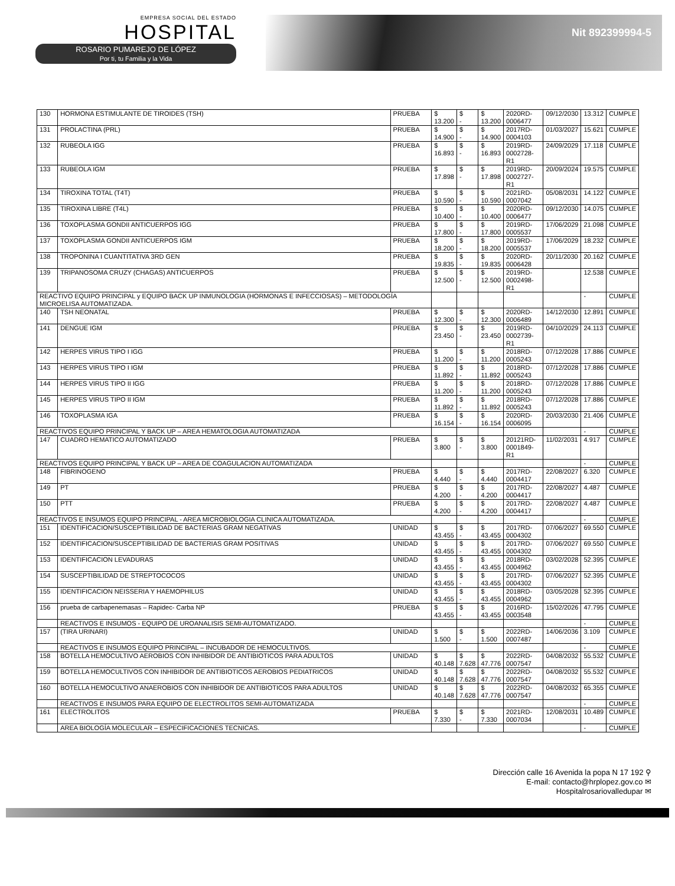EMPRESA SOCIAL DEL ESTADO
HOSPITAL
ROSARIO PUMAREJO DE LÓPEZ
Por ti, tu Familia y la Vida
Nit 892399994-5
| 130 | HORMONA ESTIMULANTE DE TIROIDES (TSH) | PRUEBA | $ 13.200 | $ - | $ 13.200 | 2020RD- 0006477 | 09/12/2030 | 13.312 | CUMPLE |
| 131 | PROLACTINA (PRL) | PRUEBA | $ 14.900 | $ - | $ 14.900 | 2017RD- 0004103 | 01/03/2027 | 15.621 | CUMPLE |
| 132 | RUBEOLA IGG | PRUEBA | $ 16.893 | $ - | $ 16.893 | 2019RD- 0002728-R1 | 24/09/2029 | 17.118 | CUMPLE |
| 133 | RUBEOLA IGM | PRUEBA | $ 17.898 | $ - | $ 17.898 | 2019RD- 0002727-R1 | 20/09/2024 | 19.575 | CUMPLE |
| 134 | TIROXINA TOTAL (T4T) | PRUEBA | $ 10.590 | $ - | $ 10.590 | 2021RD- 0007042 | 05/08/2031 | 14.122 | CUMPLE |
| 135 | TIROXINA LIBRE (T4L) | PRUEBA | $ 10.400 | $ - | $ 10.400 | 2020RD- 0006477 | 09/12/2030 | 14.075 | CUMPLE |
| 136 | TOXOPLASMA GONDII ANTICUERPOS IGG | PRUEBA | $ 17.800 | $ - | $ 17.800 | 2019RD- 0005537 | 17/06/2029 | 21.098 | CUMPLE |
| 137 | TOXOPLASMA GONDII ANTICUERPOS IGM | PRUEBA | $ 18.200 | $ - | $ 18.200 | 2019RD- 0005537 | 17/06/2029 | 18.232 | CUMPLE |
| 138 | TROPONINA I CUANTITATIVA 3RD GEN | PRUEBA | $ 19.835 | $ - | $ 19.835 | 2020RD- 0006428 | 20/11/2030 | 20.162 | CUMPLE |
| 139 | TRIPANOSOMA CRUZY (CHAGAS) ANTICUERPOS | PRUEBA | $ 12.500 | $ - | $ 12.500 | 2019RD- 0002498-R1 | | 12.538 | CUMPLE |
| REACTIVO EQUIPO PRINCIPAL y EQUIPO BACK UP INMUNOLOGIA (HORMONAS E INFECCIOSAS) – METODOLOGÍA MICROELISA AUTOMATIZADA. | | | | | | | | - | CUMPLE |
| 140 | TSH NEONATAL | PRUEBA | $ 12.300 | $ - | $ 12.300 | 2020RD- 0006489 | 14/12/2030 | 12.891 | CUMPLE |
| 141 | DENGUE IGM | PRUEBA | $ 23.450 | $ - | $ 23.450 | 2019RD- 0002739-R1 | 04/10/2029 | 24.113 | CUMPLE |
| 142 | HERPES VIRUS TIPO I IGG | PRUEBA | $ 11.200 | $ - | $ 11.200 | 2018RD- 0005243 | 07/12/2028 | 17.886 | CUMPLE |
| 143 | HERPES VIRUS TIPO I IGM | PRUEBA | $ 11.892 | $ - | $ 11.892 | 2018RD- 0005243 | 07/12/2028 | 17.886 | CUMPLE |
| 144 | HERPES VIRUS TIPO II IGG | PRUEBA | $ 11.200 | $ - | $ 11.200 | 2018RD- 0005243 | 07/12/2028 | 17.886 | CUMPLE |
| 145 | HERPES VIRUS TIPO II IGM | PRUEBA | $ 11.892 | $ - | $ 11.892 | 2018RD- 0005243 | 07/12/2028 | 17.886 | CUMPLE |
| 146 | TOXOPLASMA IGA | PRUEBA | $ 16.154 | $ - | $ 16.154 | 2020RD- 0006095 | 20/03/2030 | 21.406 | CUMPLE |
| REACTIVOS EQUIPO PRINCIPAL Y BACK UP – AREA HEMATOLOGIA AUTOMATIZADA | | | | | | | | - | CUMPLE |
| 147 | CUADRO HEMATICO AUTOMATIZADO | PRUEBA | $ 3.800 | $ - | $ 3.800 | 20121RD- 0001849-R1 | 11/02/2031 | 4.917 | CUMPLE |
| REACTIVOS EQUIPO PRINCIPAL Y BACK UP – AREA DE COAGULACION AUTOMATIZADA | | | | | | | | - | CUMPLE |
| 148 | FIBRINOGENO | PRUEBA | $ 4.440 | $ - | $ 4.440 | 2017RD- 0004417 | 22/08/2027 | 6.320 | CUMPLE |
| 149 | PT | PRUEBA | $ 4.200 | $ - | $ 4.200 | 2017RD- 0004417 | 22/08/2027 | 4.487 | CUMPLE |
| 150 | PTT | PRUEBA | $ 4.200 | $ - | $ 4.200 | 2017RD- 0004417 | 22/08/2027 | 4.487 | CUMPLE |
| REACTIVOS E INSUMOS EQUIPO PRINCIPAL - AREA MICROBIOLOGIA CLINICA AUTOMATIZADA. | | | | | | | | - | CUMPLE |
| 151 | IDENTIFICACION/SUSCEPTIBILIDAD DE BACTERIAS GRAM NEGATIVAS | UNIDAD | $ 43.455 | $ - | $ 43.455 | 2017RD- 0004302 | 07/06/2027 | 69.550 | CUMPLE |
| 152 | IDENTIFICACION/SUSCEPTIBILIDAD DE BACTERIAS GRAM POSITIVAS | UNIDAD | $ 43.455 | $ - | $ 43.455 | 2017RD- 0004302 | 07/06/2027 | 69.550 | CUMPLE |
| 153 | IDENTIFICACION LEVADURAS | UNIDAD | $ 43.455 | $ - | $ 43.455 | 2018RD- 0004962 | 03/02/2028 | 52.395 | CUMPLE |
| 154 | SUSCEPTIBILIDAD DE STREPTOCOCOS | UNIDAD | $ 43.455 | $ - | $ 43.455 | 2017RD- 0004302 | 07/06/2027 | 52.395 | CUMPLE |
| 155 | IDENTIFICACION NEISSERIA Y HAEMOPHILUS | UNIDAD | $ 43.455 | $ - | $ 43.455 | 2018RD- 0004962 | 03/05/2028 | 52.395 | CUMPLE |
| 156 | prueba de carbapenemasas – Rapidec- Carba NP | PRUEBA | $ 43.455 | $ - | $ 43.455 | 2016RD- 0003548 | 15/02/2026 | 47.795 | CUMPLE |
| | REACTIVOS E INSUMOS - EQUIPO DE UROANALISIS SEMI-AUTOMATIZADO. | | | | | | | - | CUMPLE |
| 157 | (TIRA URINARI) | UNIDAD | $ 1.500 | $ - | $ 1.500 | 2022RD- 0007487 | 14/06/2036 | 3.109 | CUMPLE |
| | REACTIVOS E INSUMOS EQUIPO PRINCIPAL – INCUBADOR DE HEMOCULTIVOS. | | | | | | | - | CUMPLE |
| 158 | BOTELLA HEMOCULTIVO AEROBIOS CON INHIBIDOR DE ANTIBIOTICOS PARA ADULTOS | UNIDAD | $ 40.148 | $ 7.628 | $ 47.776 | 2022RD- 0007547 | 04/08/2032 | 55.532 | CUMPLE |
| 159 | BOTELLA HEMOCULTIVOS CON INHIBIDOR DE ANTIBIOTICOS AEROBIOS PEDIATRICOS | UNIDAD | $ 40.148 | $ 7.628 | $ 47.776 | 2022RD- 0007547 | 04/08/2032 | 55.532 | CUMPLE |
| 160 | BOTELLA HEMOCULTIVO ANAEROBIOS CON INHIBIDOR DE ANTIBIOTICOS PARA ADULTOS | UNIDAD | $ 40.148 | $ 7.628 | $ 47.776 | 2022RD- 0007547 | 04/08/2032 | 65.355 | CUMPLE |
| | REACTIVOS E INSUMOS PARA EQUIPO DE ELECTROLITOS SEMI-AUTOMATIZADA | | | | | | | - | CUMPLE |
| 161 | ELECTROLITOS | PRUEBA | $ 7.330 | $ - | $ 7.330 | 2021RD- 0007034 | 12/08/2031 | 10.489 | CUMPLE |
| | AREA BIOLOGÍA MOLECULAR – ESPECIFICACIONES TECNICAS. | | | | | | | - | CUMPLE |
Dirección calle 16 Avenida la popa N 17 192 ⚲
E-mail: contacto@hrplopez.gov.co ✉
Hospitalrosariovalledupar ✉